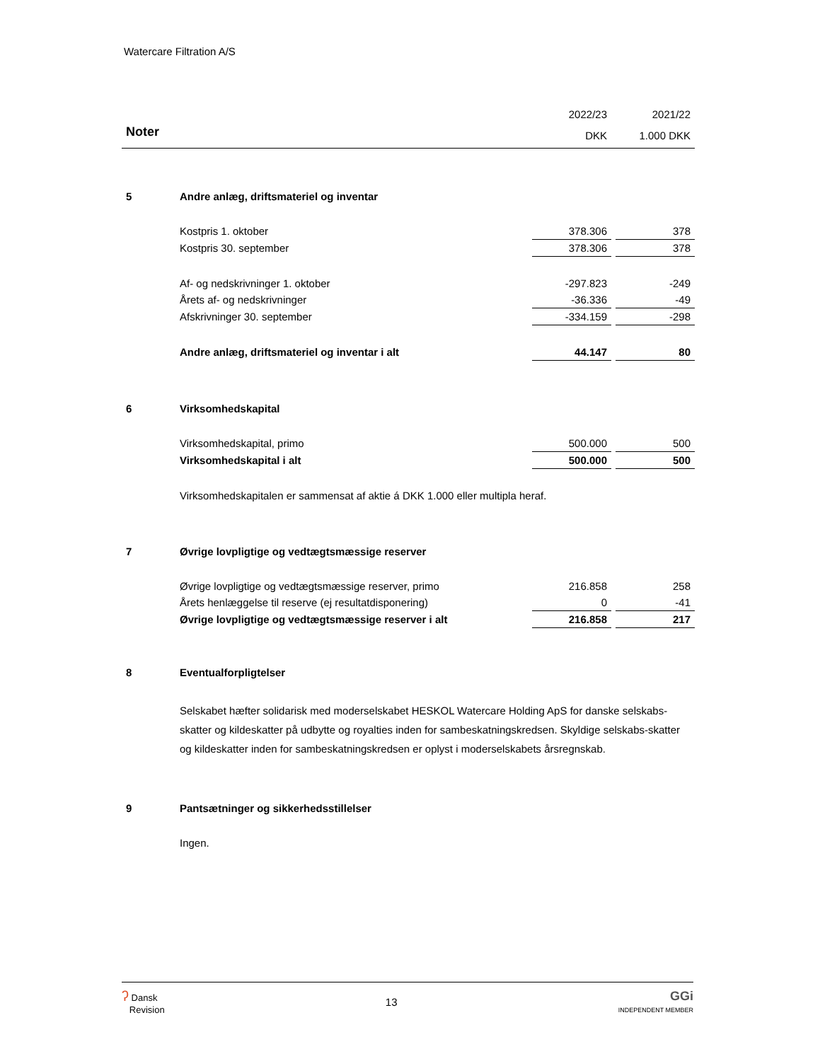Watercare Filtration A/S
| | | 2022/23 | | 2021/22 |
| Noter | | DKK | | 1.000 DKK |
| 5 | Andre anlæg, driftsmateriel og inventar | | | |
| | Kostpris 1. oktober | 378.306 | | 378 |
| | Kostpris 30. september | 378.306 | | 378 |
| | Af- og nedskrivninger 1. oktober | -297.823 | | -249 |
| | Årets af- og nedskrivninger | -36.336 | | -49 |
| | Afskrivninger 30. september | -334.159 | | -298 |
| | Andre anlæg, driftsmateriel og inventar i alt | 44.147 | | 80 |
| 6 | Virksomhedskapital | | | |
| | Virksomhedskapital, primo | 500.000 | | 500 |
| | Virksomhedskapital i alt | 500.000 | | 500 |
| | Virksomhedskapitalen er sammensat af aktie á DKK 1.000 eller multipla heraf. | | | |
| 7 | Øvrige lovpligtige og vedtægtsmæssige reserver | | | |
| | Øvrige lovpligtige og vedtægtsmæssige reserver, primo | 216.858 | | 258 |
| | Årets henlæggelse til reserve (ej resultatdisponering) | 0 | | -41 |
| | Øvrige lovpligtige og vedtægtsmæssige reserver i alt | 216.858 | | 217 |
| 8 | Eventualforpligtelser | | | |
| | Selskabet hæfter solidarisk med moderselskabet HESKOL Watercare Holding ApS for danske selskabs-skatter og kildeskatter på udbytte og royalties inden for sambeskatningskredsen. Skyldige selskabs-skatter og kildeskatter inden for sambeskatningskredsen er oplyst i moderselskabets årsregnskab. | | | |
| 9 | Pantsætninger og sikkerhedsstillelser | | | |
| | Ingen. | | | |
ʔ Dansk
Revision
13
GGi
INDEPENDENT MEMBER